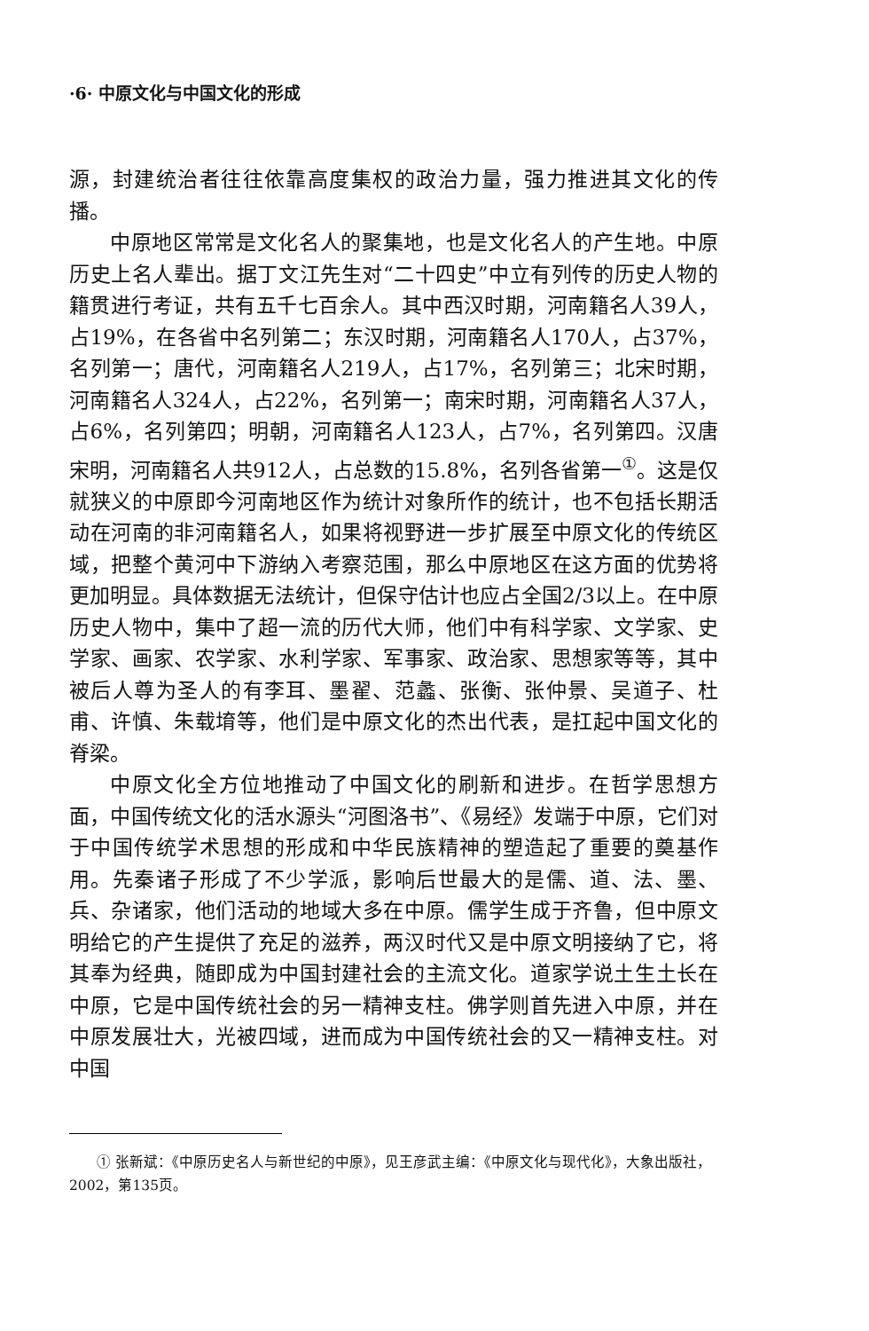·6· 中原文化与中国文化的形成
源，封建统治者往往依靠高度集权的政治力量，强力推进其文化的传播。
中原地区常常是文化名人的聚集地，也是文化名人的产生地。中原历史上名人辈出。据丁文江先生对“二十四史”中立有列传的历史人物的籍贯进行考证，共有五千七百余人。其中西汉时期，河南籍名人39人，占19%，在各省中名列第二；东汉时期，河南籍名人170人，占37%，名列第一；唐代，河南籍名人219人，占17%，名列第三；北宋时期，河南籍名人324人，占22%，名列第一；南宋时期，河南籍名人37人，占6%，名列第四；明朝，河南籍名人123人，占7%，名列第四。汉唐宋明，河南籍名人共912人，占总数的15.8%，名列各省第一<sup>①</sup>。这是仅就狭义的中原即今河南地区作为统计对象所作的统计，也不包括长期活动在河南的非河南籍名人，如果将视野进一步扩展至中原文化的传统区域，把整个黄河中下游纳入考察范围，那么中原地区在这方面的优势将更加明显。具体数据无法统计，但保守估计也应占全国2/3以上。在中原历史人物中，集中了超一流的历代大师，他们中有科学家、文学家、史学家、画家、农学家、水利学家、军事家、政治家、思想家等等，其中被后人尊为圣人的有李耳、墨翟、范蠡、张衡、张仲景、吴道子、杜甫、许慎、朱载堉等，他们是中原文化的杰出代表，是扛起中国文化的脊梁。
中原文化全方位地推动了中国文化的刷新和进步。在哲学思想方面，中国传统文化的活水源头“河图洛书”、《易经》发端于中原，它们对于中国传统学术思想的形成和中华民族精神的塑造起了重要的奠基作用。先秦诸子形成了不少学派，影响后世最大的是儒、道、法、墨、兵、杂诸家，他们活动的地域大多在中原。儒学生成于齐鲁，但中原文明给它的产生提供了充足的滋养，两汉时代又是中原文明接纳了它，将其奉为经典，随即成为中国封建社会的主流文化。道家学说土生土长在中原，它是中国传统社会的另一精神支柱。佛学则首先进入中原，并在中原发展壮大，光被四域，进而成为中国传统社会的又一精神支柱。对中国
① 张新斌：《中原历史名人与新世纪的中原》，见王彦武主编：《中原文化与现代化》，大象出版社，2002，第135页。